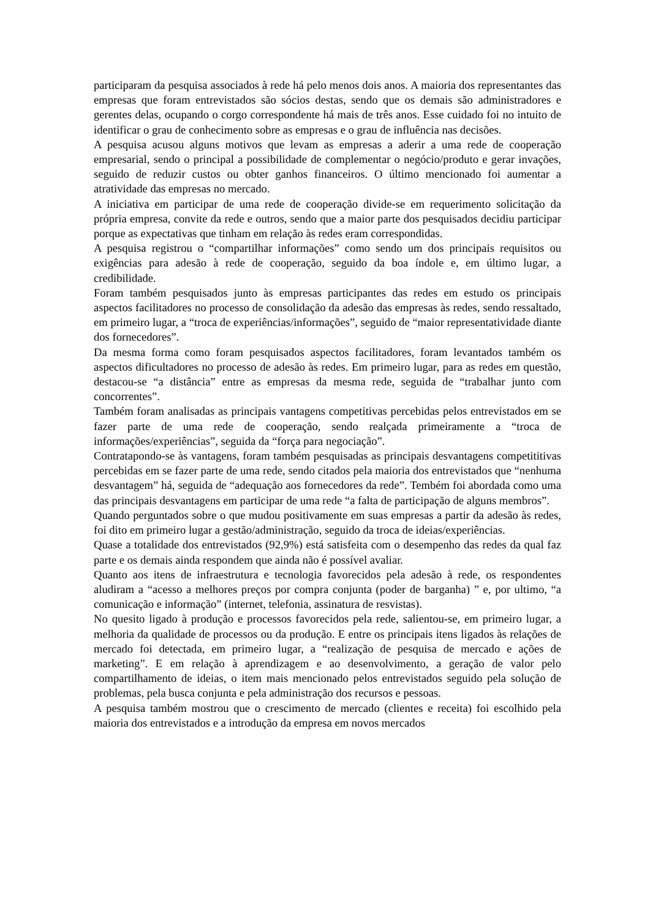participaram da pesquisa associados à rede há pelo menos dois anos. A maioria dos representantes das empresas que foram entrevistados são sócios destas, sendo que os demais são administradores e gerentes delas, ocupando o corgo correspondente há mais de três anos. Esse cuidado foi no intuito de identificar o grau de conhecimento sobre as empresas e o grau de influência nas decisões.
A pesquisa acusou alguns motivos que levam as empresas a aderir a uma rede de cooperação empresarial, sendo o principal a possibilidade de complementar o negócio/produto e gerar invações, seguido de reduzir custos ou obter ganhos financeiros. O último mencionado foi aumentar a atratividade das empresas no mercado.
A iniciativa em participar de uma rede de cooperação divide-se em requerimento solicitação da própria empresa, convite da rede e outros, sendo que a maior parte dos pesquisados decidiu participar porque as expectativas que tinham em relação às redes eram correspondidas.
A pesquisa registrou o “compartilhar informações” como sendo um dos principais requisitos ou exigências para adesão à rede de cooperação, seguido da boa índole e, em último lugar, a credibilidade.
Foram também pesquisados junto às empresas participantes das redes em estudo os principais aspectos facilitadores no processo de consolidação da adesão das empresas às redes, sendo ressaltado, em primeiro lugar, a “troca de experiências/informações”, seguido de “maior representatividade diante dos fornecedores”.
Da mesma forma como foram pesquisados aspectos facilitadores, foram levantados também os aspectos dificultadores no processo de adesão às redes. Em primeiro lugar, para as redes em questão, destacou-se “a distância” entre as empresas da mesma rede, seguida de “trabalhar junto com concorrentes”.
Também foram analisadas as principais vantagens competitivas percebidas pelos entrevistados em se fazer parte de uma rede de cooperação, sendo realçada primeiramente a “troca de informações/experiências”, seguida da “força para negociação”.
Contratapondo-se às vantagens, foram também pesquisadas as principais desvantagens competititivas percebidas em se fazer parte de uma rede, sendo citados pela maioria dos entrevistados que “nenhuma desvantagem” há, seguida de “adequação aos fornecedores da rede”. Tembém foi abordada como uma das principais desvantagens em participar de uma rede “a falta de participação de alguns membros”.
Quando perguntados sobre o que mudou positivamente em suas empresas a partir da adesão às redes, foi dito em primeiro lugar a gestão/administração, seguido da troca de ideias/experiências.
Quase a totalidade dos entrevistados (92,9%) está satisfeita com o desempenho das redes da qual faz parte e os demais ainda respondem que ainda não é possível avaliar.
Quanto aos itens de infraestrutura e tecnologia favorecidos pela adesão à rede, os respondentes aludiram a “acesso a melhores preços por compra conjunta (poder de barganha) ” e, por ultimo, “a comunicação e informação” (internet, telefonia, assinatura de resvistas).
No quesito ligado à produção e processos favorecidos pela rede, salientou-se, em primeiro lugar, a melhoria da qualidade de processos ou da produção. E entre os principais itens ligados às relações de mercado foi detectada, em primeiro lugar, a “realização de pesquisa de mercado e ações de marketing”. E em relação à aprendizagem e ao desenvolvimento, a geração de valor pelo compartilhamento de ideias, o item mais mencionado pelos entrevistados seguido pela solução de problemas, pela busca conjunta e pela administração dos recursos e pessoas.
A pesquisa também mostrou que o crescimento de mercado (clientes e receita) foi escolhido pela maioria dos entrevistados e a introdução da empresa em novos mercados